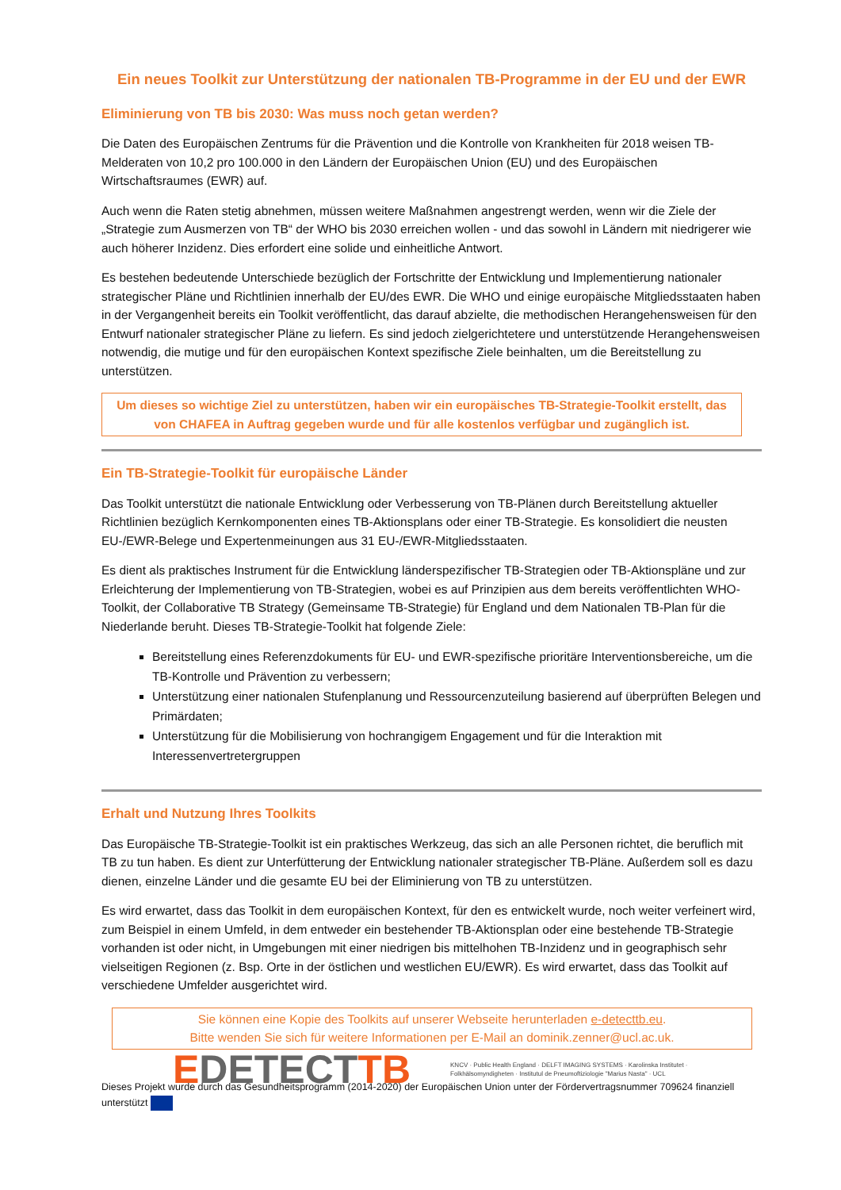Ein neues Toolkit zur Unterstützung der nationalen TB-Programme in der EU und der EWR
Eliminierung von TB bis 2030: Was muss noch getan werden?
Die Daten des Europäischen Zentrums für die Prävention und die Kontrolle von Krankheiten für 2018 weisen TB-Melderaten von 10,2 pro 100.000 in den Ländern der Europäischen Union (EU) und des Europäischen Wirtschaftsraumes (EWR) auf.
Auch wenn die Raten stetig abnehmen, müssen weitere Maßnahmen angestrengt werden, wenn wir die Ziele der „Strategie zum Ausmerzen von TB“ der WHO bis 2030 erreichen wollen - und das sowohl in Ländern mit niedrigerer wie auch höherer Inzidenz. Dies erfordert eine solide und einheitliche Antwort.
Es bestehen bedeutende Unterschiede bezüglich der Fortschritte der Entwicklung und Implementierung nationaler strategischer Pläne und Richtlinien innerhalb der EU/des EWR. Die WHO und einige europäische Mitgliedsstaaten haben in der Vergangenheit bereits ein Toolkit veröffentlicht, das darauf abzielte, die methodischen Herangehensweisen für den Entwurf nationaler strategischer Pläne zu liefern. Es sind jedoch zielgerichtetere und unterstützende Herangehensweisen notwendig, die mutige und für den europäischen Kontext spezifische Ziele beinhalten, um die Bereitstellung zu unterstützen.
Um dieses so wichtige Ziel zu unterstützen, haben wir ein europäisches TB-Strategie-Toolkit erstellt, das von CHAFEA in Auftrag gegeben wurde und für alle kostenlos verfügbar und zugänglich ist.
Ein TB-Strategie-Toolkit für europäische Länder
Das Toolkit unterstützt die nationale Entwicklung oder Verbesserung von TB-Plänen durch Bereitstellung aktueller Richtlinien bezüglich Kernkomponenten eines TB-Aktionsplans oder einer TB-Strategie. Es konsolidiert die neusten EU-/EWR-Belege und Expertenmeinungen aus 31 EU-/EWR-Mitgliedsstaaten.
Es dient als praktisches Instrument für die Entwicklung länderspezifischer TB-Strategien oder TB-Aktionspläne und zur Erleichterung der Implementierung von TB-Strategien, wobei es auf Prinzipien aus dem bereits veröffentlichten WHO-Toolkit, der Collaborative TB Strategy (Gemeinsame TB-Strategie) für England und dem Nationalen TB-Plan für die Niederlande beruht. Dieses TB-Strategie-Toolkit hat folgende Ziele:
Bereitstellung eines Referenzdokuments für EU- und EWR-spezifische prioritäre Interventionsbereiche, um die TB-Kontrolle und Prävention zu verbessern;
Unterstützung einer nationalen Stufenplanung und Ressourcenzuteilung basierend auf überprüften Belegen und Primärdaten;
Unterstützung für die Mobilisierung von hochrangigem Engagement und für die Interaktion mit Interessenvertretergruppen
Erhalt und Nutzung Ihres Toolkits
Das Europäische TB-Strategie-Toolkit ist ein praktisches Werkzeug, das sich an alle Personen richtet, die beruflich mit TB zu tun haben. Es dient zur Unterfütterung der Entwicklung nationaler strategischer TB-Pläne. Außerdem soll es dazu dienen, einzelne Länder und die gesamte EU bei der Eliminierung von TB zu unterstützen.
Es wird erwartet, dass das Toolkit in dem europäischen Kontext, für den es entwickelt wurde, noch weiter verfeinert wird, zum Beispiel in einem Umfeld, in dem entweder ein bestehender TB-Aktionsplan oder eine bestehende TB-Strategie vorhanden ist oder nicht, in Umgebungen mit einer niedrigen bis mittelhohen TB-Inzidenz und in geographisch sehr vielseitigen Regionen (z. Bsp. Orte in der östlichen und westlichen EU/EWR). Es wird erwartet, dass das Toolkit auf verschiedene Umfelder ausgerichtet wird.
Sie können eine Kopie des Toolkits auf unserer Webseite herunterladen e-detecttb.eu.
Bitte wenden Sie sich für weitere Informationen per E-Mail an dominik.zenner@ucl.ac.uk.
EDETECTTB
KNCV · Public Health England · DELFT IMAGING SYSTEMS · Karolinska Institutet · Folkhälsomyndigheten · Institutul de Pneumoftiziologie "Marius Nasta" · UCL
Dieses Projekt wurde durch das Gesundheitsprogramm (2014-2020) der Europäischen Union unter der Fördervertragsnummer 709624 finanziell unterstützt